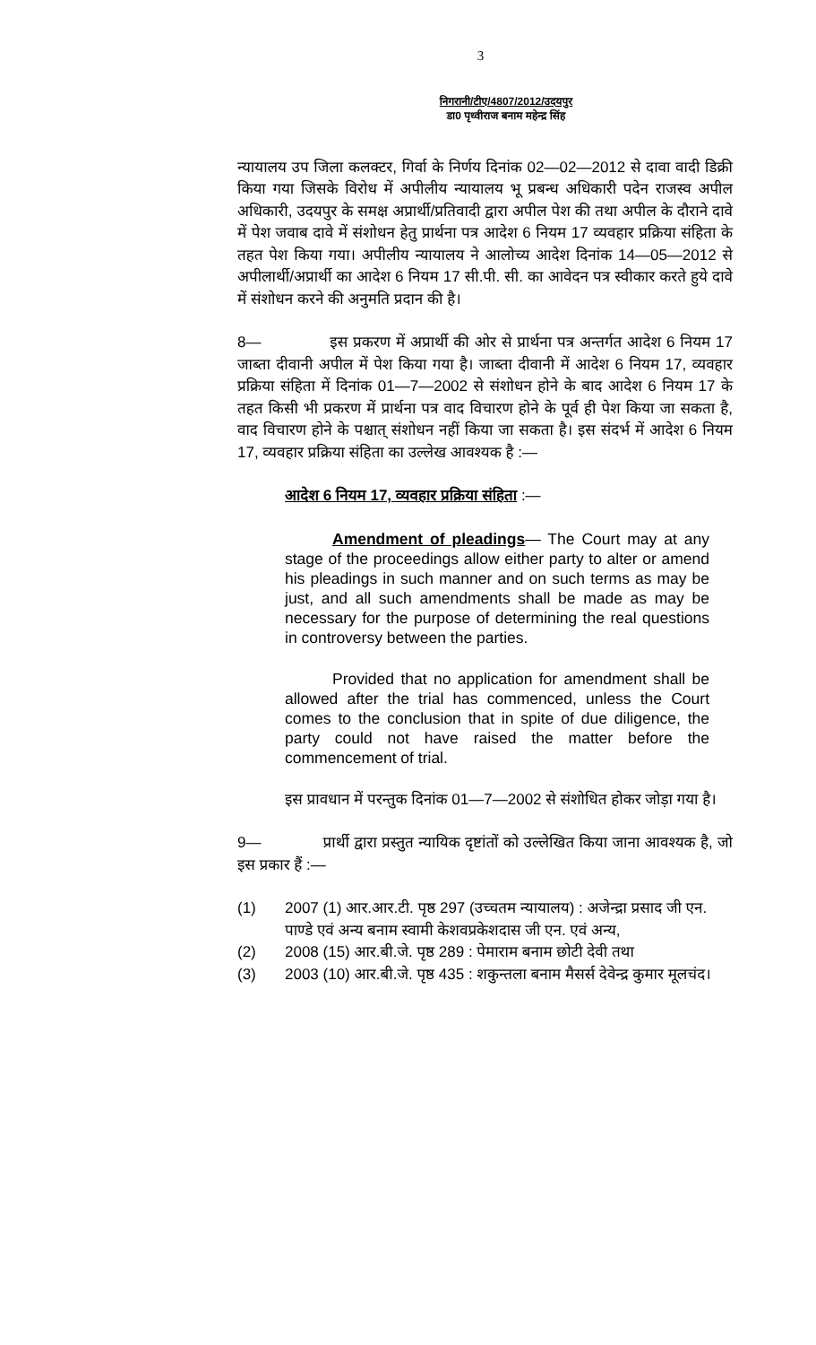3
निगरानी/टीए/4807/2012/उदयपुर
डा0 पृथ्वीराज बनाम महेन्द्र सिंह
न्यायालय उप जिला कलक्टर, गिर्वा के निर्णय दिनांक 02—02—2012 से दावा वादी डिक्री किया गया जिसके विरोध में अपीलीय न्यायालय भू प्रबन्ध अधिकारी पदेन राजस्व अपील अधिकारी, उदयपुर के समक्ष अप्रार्थी/प्रतिवादी द्वारा अपील पेश की तथा अपील के दौराने दावे में पेश जवाब दावे में संशोधन हेतु प्रार्थना पत्र आदेश 6 नियम 17 व्यवहार प्रक्रिया संहिता के तहत पेश किया गया। अपीलीय न्यायालय ने आलोच्य आदेश दिनांक 14—05—2012 से अपीलार्थी/अप्रार्थी का आदेश 6 नियम 17 सी.पी. सी. का आवेदन पत्र स्वीकार करते हुये दावे में संशोधन करने की अनुमति प्रदान की है।
8— इस प्रकरण में अप्रार्थी की ओर से प्रार्थना पत्र अन्तर्गत आदेश 6 नियम 17 जाब्ता दीवानी अपील में पेश किया गया है। जाब्ता दीवानी में आदेश 6 नियम 17, व्यवहार प्रक्रिया संहिता में दिनांक 01—7—2002 से संशोधन होने के बाद आदेश 6 नियम 17 के तहत किसी भी प्रकरण में प्रार्थना पत्र वाद विचारण होने के पूर्व ही पेश किया जा सकता है, वाद विचारण होने के पश्चात् संशोधन नहीं किया जा सकता है। इस संदर्भ में आदेश 6 नियम 17, व्यवहार प्रक्रिया संहिता का उल्लेख आवश्यक है :—
आदेश 6 नियम 17, व्यवहार प्रक्रिया संहिता :—
Amendment of pleadings— The Court may at any stage of the proceedings allow either party to alter or amend his pleadings in such manner and on such terms as may be just, and all such amendments shall be made as may be necessary for the purpose of determining the real questions in controversy between the parties.
Provided that no application for amendment shall be allowed after the trial has commenced, unless the Court comes to the conclusion that in spite of due diligence, the party could not have raised the matter before the commencement of trial.
इस प्रावधान में परन्तुक दिनांक 01—7—2002 से संशोधित होकर जोड़ा गया है।
9— प्रार्थी द्वारा प्रस्तुत न्यायिक दृष्टांतों को उल्लेखित किया जाना आवश्यक है, जो इस प्रकार हैं :—
(1) 2007 (1) आर.आर.टी. पृष्ठ 297 (उच्चतम न्यायालय) : अजेन्द्रा प्रसाद जी एन. पाण्डे एवं अन्य बनाम स्वामी केशवप्रकेशदास जी एन. एवं अन्य,
(2) 2008 (15) आर.बी.जे. पृष्ठ 289 : पेमाराम बनाम छोटी देवी तथा
(3) 2003 (10) आर.बी.जे. पृष्ठ 435 : शकुन्तला बनाम मैसर्स देवेन्द्र कुमार मूलचंद।